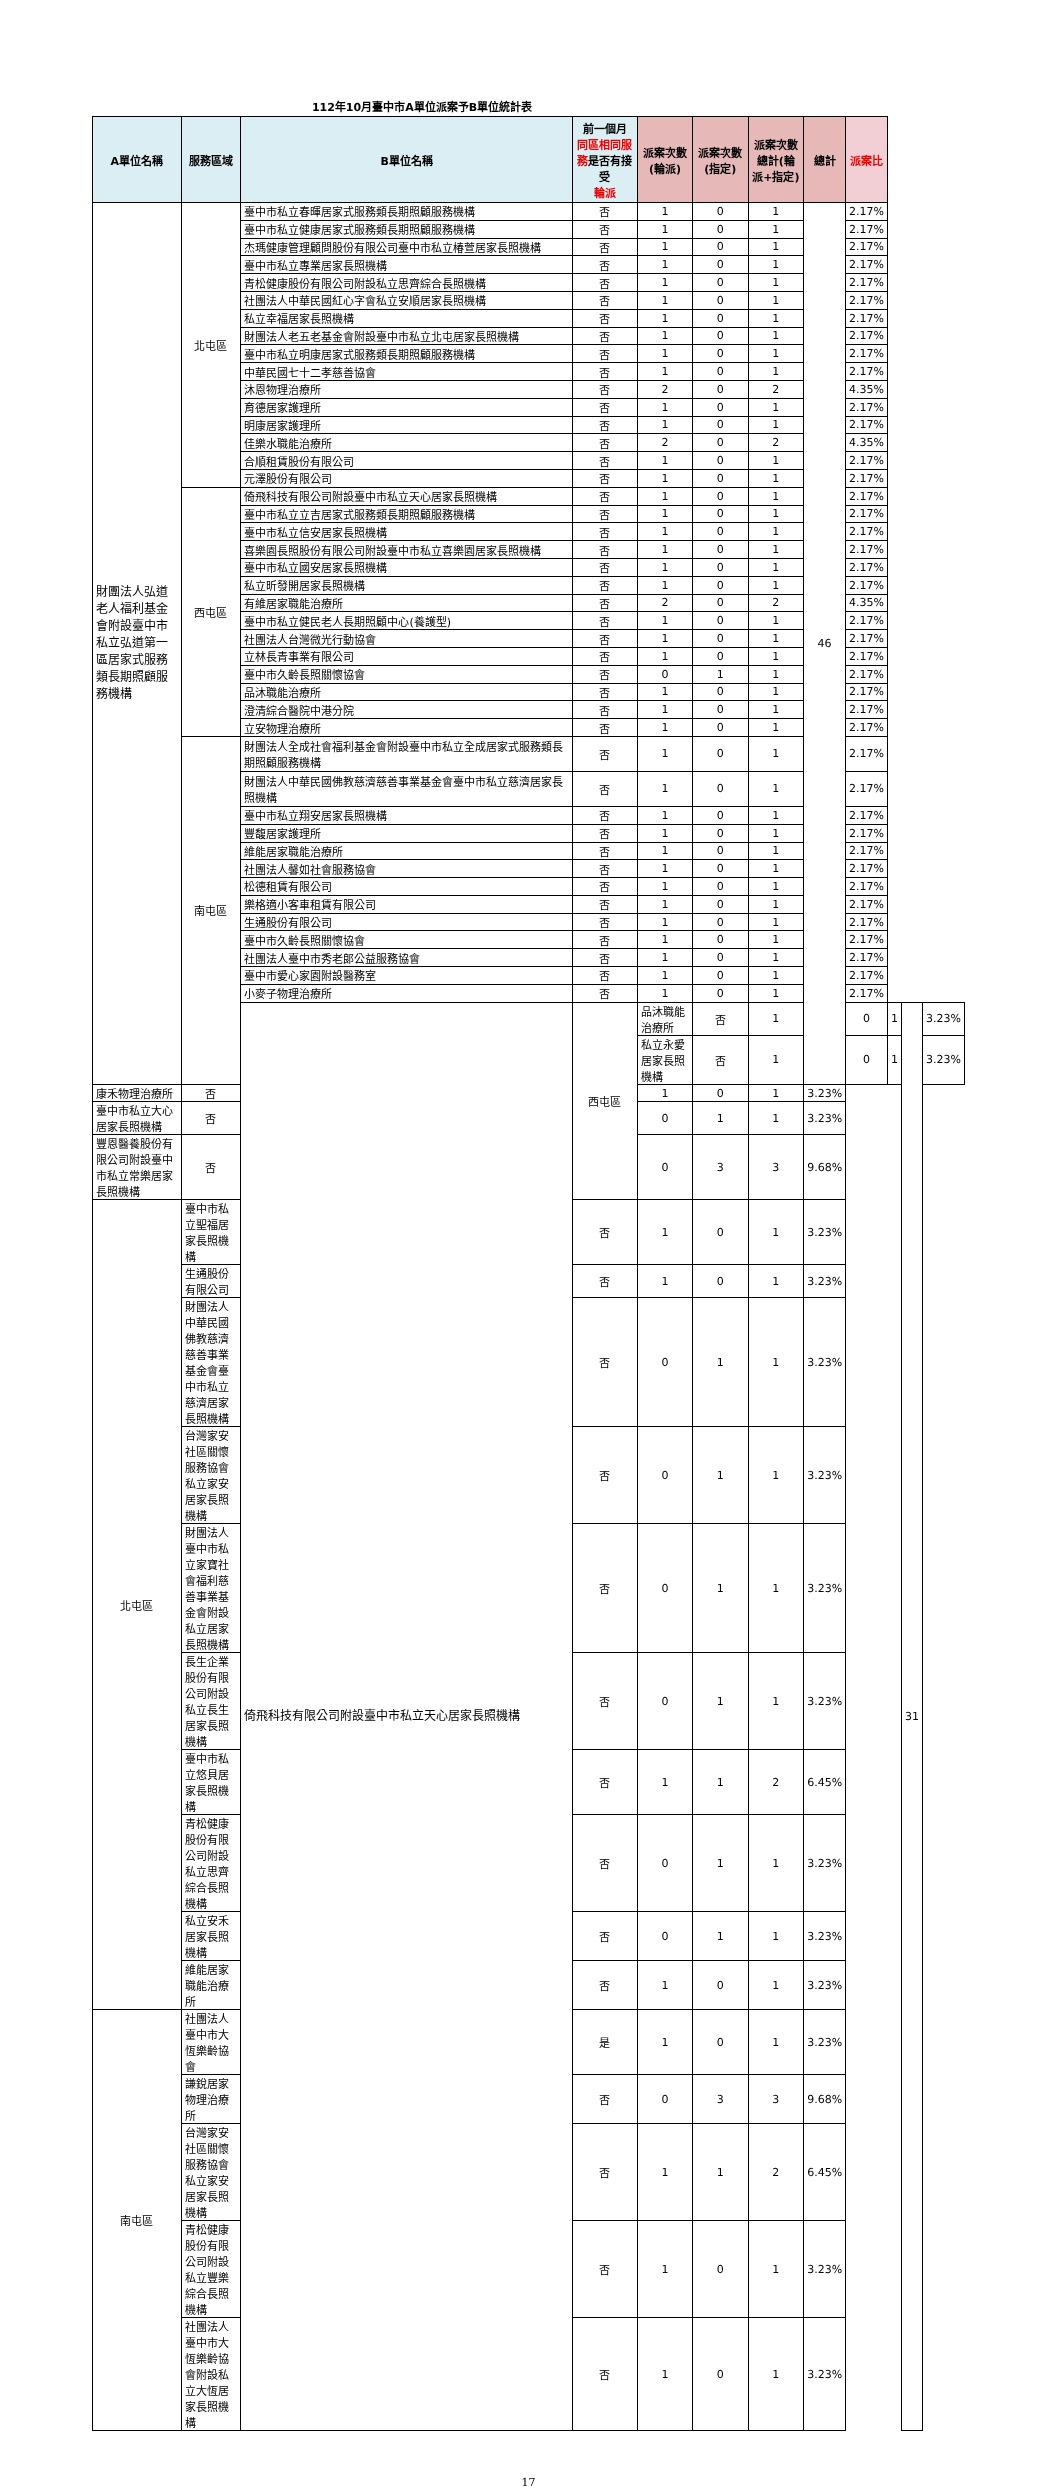112年10月臺中市A單位派案予B單位統計表
| A單位名稱 | 服務區域 | B單位名稱 | 前一個月 同區相同服務 是否有接受 輪派 | 派案次數(輪派) | 派案次數(指定) | 派案次數總計(輪派+指定) | 總計 | 派案比 | | | |
| --- | --- | --- | --- | --- | --- | --- | --- | --- | --- | --- | --- |
| 財團法人弘道老人福利基金會附設臺中市私立弘道第一區居家式服務類長期照顧服務機構 | 北屯區 | 臺中市私立春暉居家式服務類長期照顧服務機構 | 否 | 1 | 0 | 1 | 46 | 2.17% | | | |
| | | 臺中市私立健康居家式服務類長期照顧服務機構 | 否 | 1 | 0 | 1 | | 2.17% | | | |
| | | 杰瑪健康管理顧問股份有限公司臺中市私立椿萱居家長照機構 | 否 | 1 | 0 | 1 | | 2.17% | | | |
| | | 臺中市私立專業居家長照機構 | 否 | 1 | 0 | 1 | | 2.17% | | | |
| | | 青松健康股份有限公司附設私立思齊綜合長照機構 | 否 | 1 | 0 | 1 | | 2.17% | | | |
| | | 社團法人中華民國紅心字會私立安順居家長照機構 | 否 | 1 | 0 | 1 | | 2.17% | | | |
| | | 私立幸福居家長照機構 | 否 | 1 | 0 | 1 | | 2.17% | | | |
| | | 財團法人老五老基金會附設臺中市私立北屯居家長照機構 | 否 | 1 | 0 | 1 | | 2.17% | | | |
| | | 臺中市私立明康居家式服務類長期照顧服務機構 | 否 | 1 | 0 | 1 | | 2.17% | | | |
| | | 中華民國七十二孝慈善協會 | 否 | 1 | 0 | 1 | | 2.17% | | | |
| | | 沐恩物理治療所 | 否 | 2 | 0 | 2 | | 4.35% | | | |
| | | 育德居家護理所 | 否 | 1 | 0 | 1 | | 2.17% | | | |
| | | 明康居家護理所 | 否 | 1 | 0 | 1 | | 2.17% | | | |
| | | 佳樂水職能治療所 | 否 | 2 | 0 | 2 | | 4.35% | | | |
| | | 合順租賃股份有限公司 | 否 | 1 | 0 | 1 | | 2.17% | | | |
| | | 元澤股份有限公司 | 否 | 1 | 0 | 1 | | 2.17% | | | |
| | 西屯區 | 倚飛科技有限公司附設臺中市私立天心居家長照機構 | 否 | 1 | 0 | 1 | | 2.17% | | | |
| | | 臺中市私立立吉居家式服務類長期照顧服務機構 | 否 | 1 | 0 | 1 | | 2.17% | | | |
| | | 臺中市私立信安居家長照機構 | 否 | 1 | 0 | 1 | | 2.17% | | | |
| | | 喜樂園長照股份有限公司附設臺中市私立喜樂園居家長照機構 | 否 | 1 | 0 | 1 | | 2.17% | | | |
| | | 臺中市私立國安居家長照機構 | 否 | 1 | 0 | 1 | | 2.17% | | | |
| | | 私立昕發開居家長照機構 | 否 | 1 | 0 | 1 | | 2.17% | | | |
| | | 有維居家職能治療所 | 否 | 2 | 0 | 2 | | 4.35% | | | |
| | | 臺中市私立健民老人長期照顧中心(養護型) | 否 | 1 | 0 | 1 | | 2.17% | | | |
| | | 社團法人台灣微光行動協會 | 否 | 1 | 0 | 1 | | 2.17% | | | |
| | | 立林長青事業有限公司 | 否 | 1 | 0 | 1 | | 2.17% | | | |
| | | 臺中市久齡長照關懷協會 | 否 | 0 | 1 | 1 | | 2.17% | | | |
| | | 品沐職能治療所 | 否 | 1 | 0 | 1 | | 2.17% | | | |
| | | 澄清綜合醫院中港分院 | 否 | 1 | 0 | 1 | | 2.17% | | | |
| | | 立安物理治療所 | 否 | 1 | 0 | 1 | | 2.17% | | | |
| | 南屯區 | 財團法人全成社會福利基金會附設臺中市私立全成居家式服務類長期照顧服務機構 | 否 | 1 | 0 | 1 | | 2.17% | | | |
| | | 財團法人中華民國佛教慈濟慈善事業基金會臺中市私立慈濟居家長照機構 | 否 | 1 | 0 | 1 | | 2.17% | | | |
| | | 臺中市私立翔安居家長照機構 | 否 | 1 | 0 | 1 | | 2.17% | | | |
| | | 豐馥居家護理所 | 否 | 1 | 0 | 1 | | 2.17% | | | |
| | | 維能居家職能治療所 | 否 | 1 | 0 | 1 | | 2.17% | | | |
| | | 社團法人馨如社會服務協會 | 否 | 1 | 0 | 1 | | 2.17% | | | |
| | | 松德租賃有限公司 | 否 | 1 | 0 | 1 | | 2.17% | | | |
| | | 樂格適小客車租賃有限公司 | 否 | 1 | 0 | 1 | | 2.17% | | | |
| | | 生通股份有限公司 | 否 | 1 | 0 | 1 | | 2.17% | | | |
| | | 臺中市久齡長照關懷協會 | 否 | 1 | 0 | 1 | | 2.17% | | | |
| | | 社團法人臺中市秀老郎公益服務協會 | 否 | 1 | 0 | 1 | | 2.17% | | | |
| | | 臺中市愛心家園附設醫務室 | 否 | 1 | 0 | 1 | | 2.17% | | | |
| | | 小麥子物理治療所 | 否 | 1 | 0 | 1 | | 2.17% | | | |
| | | 倚飛科技有限公司附設臺中市私立天心居家長照機構 | 西屯區 | 品沐職能治療所 | 否 | 1 | | 0 | 1 | 31 | 3.23% |
| | | | | 私立永愛居家長照機構 | 否 | 1 | | 0 | 1 | | 3.23% |
| 康禾物理治療所 | 否 | | | 1 | 0 | 1 | 3.23% | | | | |
| 臺中市私立大心居家長照機構 | 否 | | | 0 | 1 | 1 | 3.23% | | | | |
| 豐恩醫養股份有限公司附設臺中市私立常樂居家長照機構 | 否 | | | 0 | 3 | 3 | 9.68% | | | | |
| 北屯區 | 臺中市私立聖福居家長照機構 | | 否 | 1 | 0 | 1 | 3.23% | | | | |
| | 生通股份有限公司 | | 否 | 1 | 0 | 1 | 3.23% | | | | |
| | 財團法人中華民國佛教慈濟慈善事業基金會臺中市私立慈濟居家長照機構 | | 否 | 0 | 1 | 1 | 3.23% | | | | |
| | 台灣家安社區關懷服務協會私立家安居家長照機構 | | 否 | 0 | 1 | 1 | 3.23% | | | | |
| | 財團法人臺中市私立家寶社會福利慈善事業基金會附設私立居家長照機構 | | 否 | 0 | 1 | 1 | 3.23% | | | | |
| | 長生企業股份有限公司附設私立長生居家長照機構 | | 否 | 0 | 1 | 1 | 3.23% | | | | |
| | 臺中市私立悠貝居家長照機構 | | 否 | 1 | 1 | 2 | 6.45% | | | | |
| | 青松健康股份有限公司附設私立思齊綜合長照機構 | | 否 | 0 | 1 | 1 | 3.23% | | | | |
| | 私立安禾居家長照機構 | | 否 | 0 | 1 | 1 | 3.23% | | | | |
| | 維能居家職能治療所 | | 否 | 1 | 0 | 1 | 3.23% | | | | |
| 南屯區 | 社團法人臺中市大恆樂齡協會 | | 是 | 1 | 0 | 1 | 3.23% | | | | |
| | 謙銳居家物理治療所 | | 否 | 0 | 3 | 3 | 9.68% | | | | |
| | 台灣家安社區關懷服務協會私立家安居家長照機構 | | 否 | 1 | 1 | 2 | 6.45% | | | | |
| | 青松健康股份有限公司附設私立豐樂綜合長照機構 | | 否 | 1 | 0 | 1 | 3.23% | | | | |
| | 社團法人臺中市大恆樂齡協會附設私立大恆居家長照機構 | | 否 | 1 | 0 | 1 | 3.23% | | | | |
17